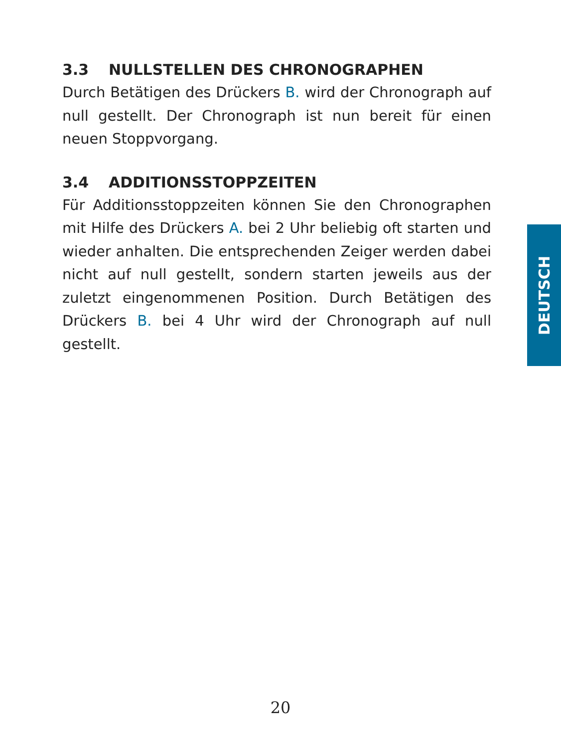3.3 NULLSTELLEN DES CHRONOGRAPHEN
Durch Betätigen des Drückers B. wird der Chronograph auf null gestellt. Der Chronograph ist nun bereit für einen neuen Stoppvorgang.
3.4 ADDITIONSSTOPPZEITEN
Für Additionsstoppzeiten können Sie den Chronographen mit Hilfe des Drückers A. bei 2 Uhr beliebig oft starten und wieder anhalten. Die entsprechenden Zeiger werden dabei nicht auf null gestellt, sondern starten jeweils aus der zuletzt eingenommenen Position. Durch Betätigen des Drückers B. bei 4 Uhr wird der Chronograph auf null gestellt.
DEUTSCH
20